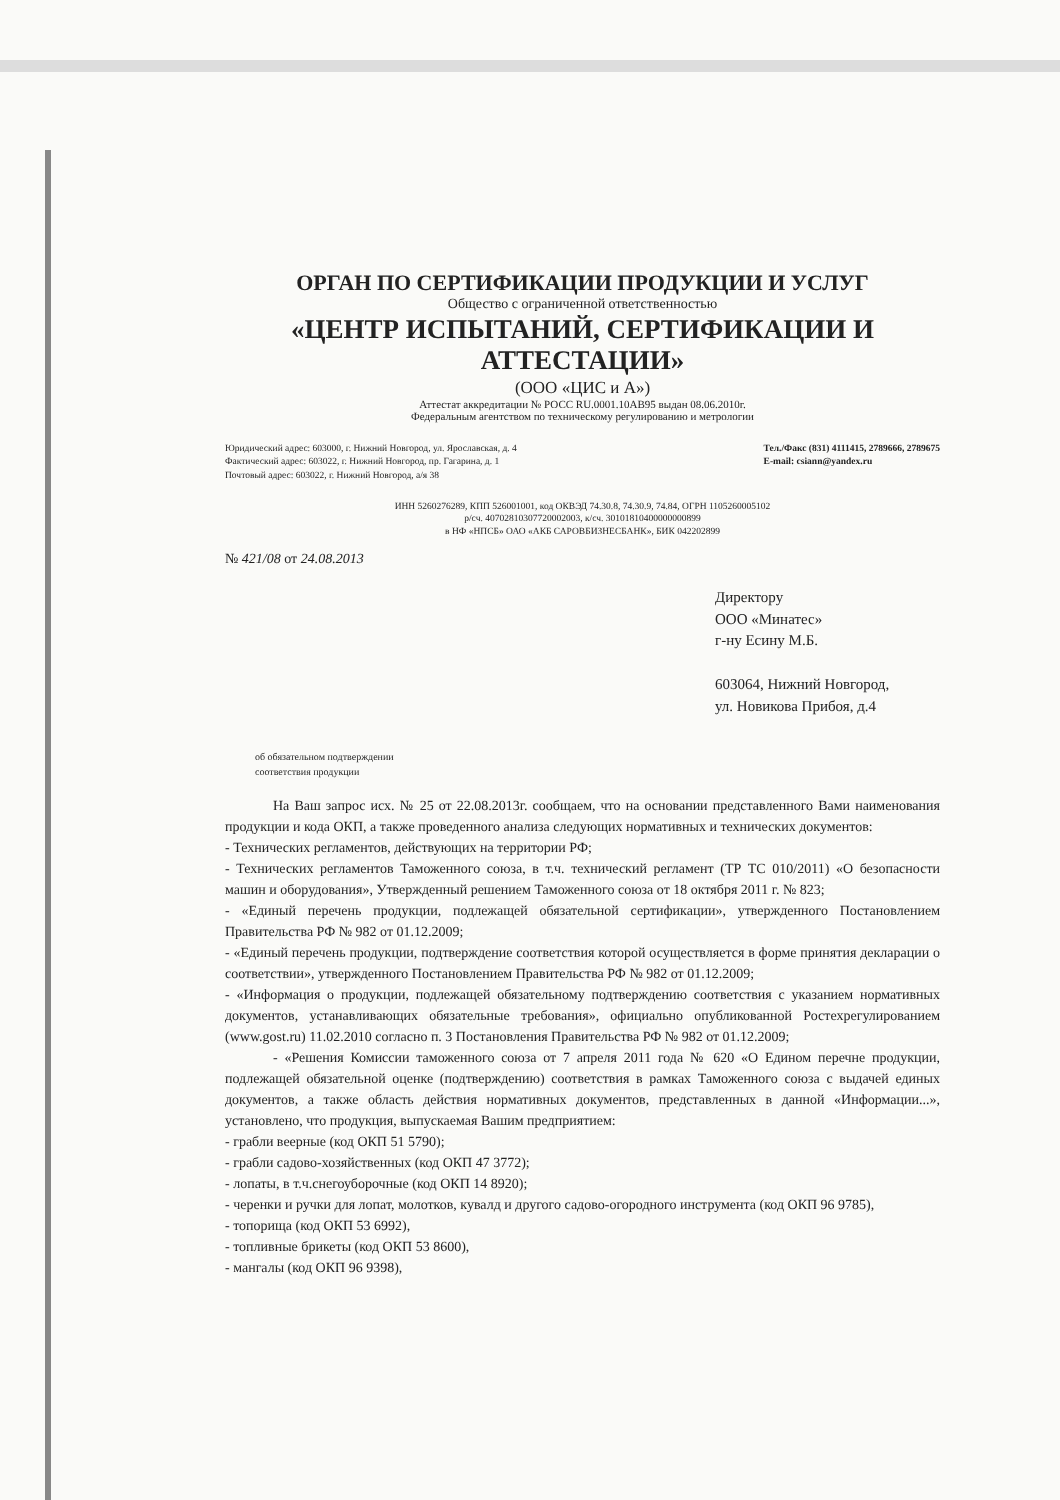ОРГАН ПО СЕРТИФИКАЦИИ ПРОДУКЦИИ И УСЛУГ
Общество с ограниченной ответственностью
«ЦЕНТР ИСПЫТАНИЙ, СЕРТИФИКАЦИИ И АТТЕСТАЦИИ»
(ООО «ЦИС и А»)
Аттестат аккредитации № РОСС RU.0001.10АВ95 выдан 08.06.2010г.
Федеральным агентством по техническому регулированию и метрологии
Юридический адрес: 603000, г. Нижний Новгород, ул. Ярославская, д. 4
Фактический адрес: 603022, г. Нижний Новгород, пр. Гагарина, д. 1
Почтовый адрес: 603022, г. Нижний Новгород, а/я 38
Тел./Факс (831) 4111415, 2789666, 2789675
E-mail: csiann@yandex.ru
ИНН 5260276289, КПП 526001001, код ОКВЭД 74.30.8, 74.30.9, 74.84, ОГРН 1105260005102
р/сч. 40702810307720002003, к/сч. 30101810400000000899
в НФ «НПСБ» ОАО «АКБ САРОВБИЗНЕСБАНК», БИК 042202899
№ 421/08 от 24.08.2013
Директору
ООО «Минатес»
г-ну Есину М.Б.
603064, Нижний Новгород,
ул. Новикова Прибоя, д.4
об обязательном подтверждении
соответствия продукции
На Ваш запрос исх. № 25 от 22.08.2013г. сообщаем, что на основании представленного Вами наименования продукции и кода ОКП, а также проведенного анализа следующих нормативных и технических документов:
- Технических регламентов, действующих на территории РФ;
- Технических регламентов Таможенного союза, в т.ч. технический регламент (ТР ТС 010/2011) «О безопасности машин и оборудования», Утвержденный решением Таможенного союза от 18 октября 2011 г. № 823;
- «Единый перечень продукции, подлежащей обязательной сертификации», утвержденного Постановлением Правительства РФ № 982 от 01.12.2009;
- «Единый перечень продукции, подтверждение соответствия которой осуществляется в форме принятия декларации о соответствии», утвержденного Постановлением Правительства РФ № 982 от 01.12.2009;
- «Информация о продукции, подлежащей обязательному подтверждению соответствия с указанием нормативных документов, устанавливающих обязательные требования», официально опубликованной Ростехрегулированием (www.gost.ru) 11.02.2010 согласно п. 3 Постановления Правительства РФ № 982 от 01.12.2009;
- «Решения Комиссии таможенного союза от 7 апреля 2011 года № 620 «О Едином перечне продукции, подлежащей обязательной оценке (подтверждению) соответствия в рамках Таможенного союза с выдачей единых документов, а также область действия нормативных документов, представленных в данной «Информации...», установлено, что продукция, выпускаемая Вашим предприятием:
- грабли веерные (код ОКП 51 5790);
- грабли садово-хозяйственных (код ОКП 47 3772);
- лопаты, в т.ч.снегоуборочные (код ОКП 14 8920);
- черенки и ручки для лопат, молотков, кувалд и другого садово-огородного инструмента (код ОКП 96 9785),
- топорища (код ОКП 53 6992),
- топливные брикеты (код ОКП 53 8600),
- мангалы (код ОКП 96 9398),